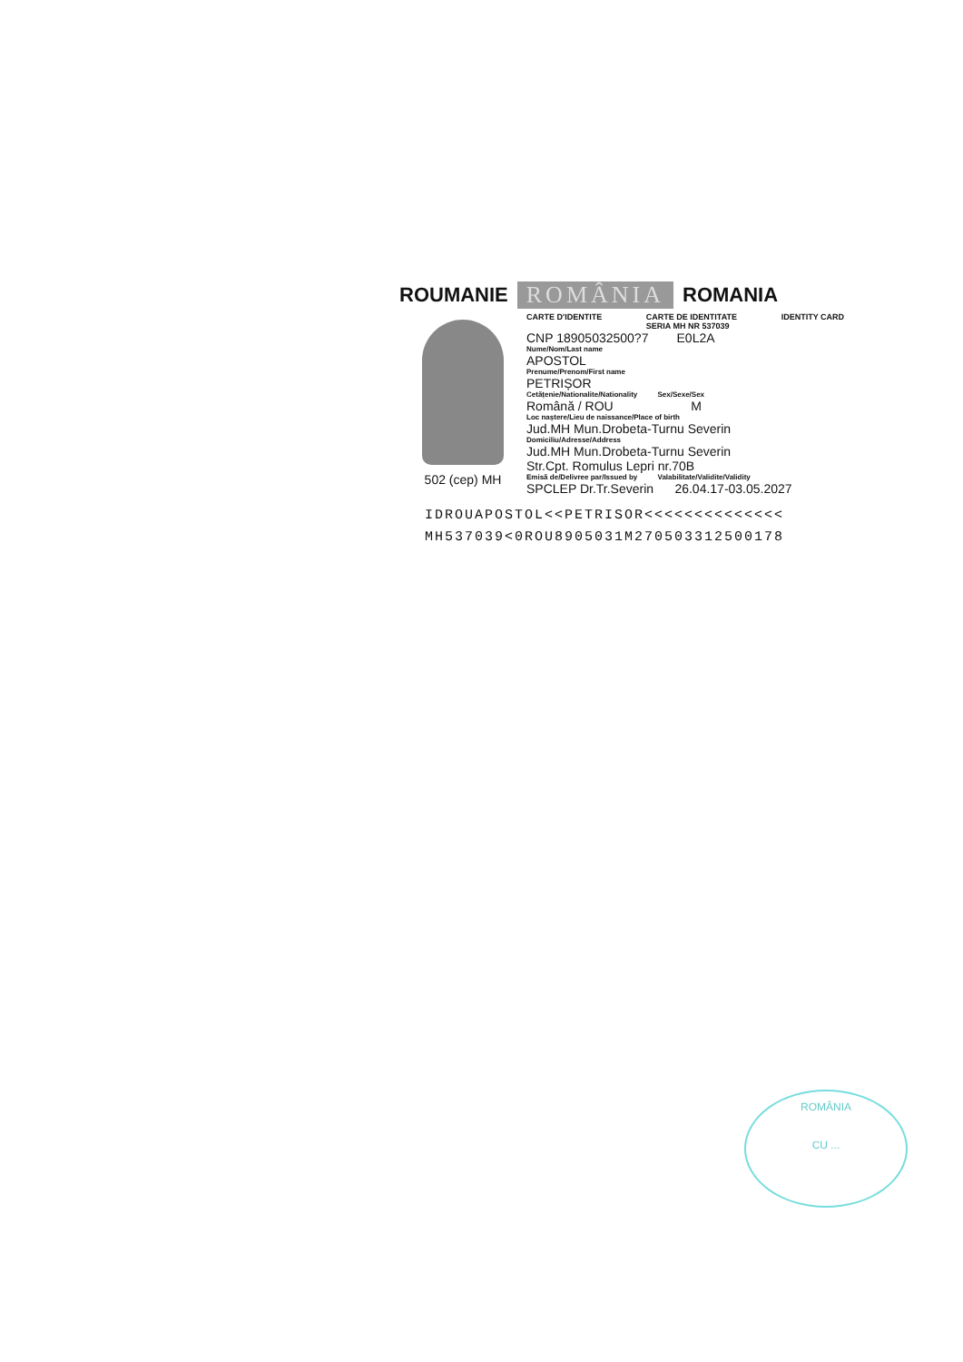ROUMANIE ROMÂNIA ROMANIA
502 (cep) MH
CARTE D'IDENTITE CARTE DE IDENTITATE
SERIA MH NR 537039 IDENTITY CARD
CNP 18905032500?7 E0L2A
Nume/Nom/Last name
APOSTOL
Prenume/Prenom/First name
PETRIȘOR
Cetățenie/Nationalite/Nationality Sex/Sexe/Sex
Română / ROU M
Loc naștere/Lieu de naissance/Place of birth
Jud.MH Mun.Drobeta-Turnu Severin
Domiciliu/Adresse/Address
Jud.MH Mun.Drobeta-Turnu Severin
Str.Cpt. Romulus Lepri nr.70B
Emisă de/Delivree par/Issued by Valabilitate/Validite/Validity
SPCLEP Dr.Tr.Severin 26.04.17-03.05.2027
IDROUAPOSTOL<<PETRISOR<<<<<<<<<<<<<<
MH537039<0ROU8905031M270503312500178
ROMÂNIA
CU ...